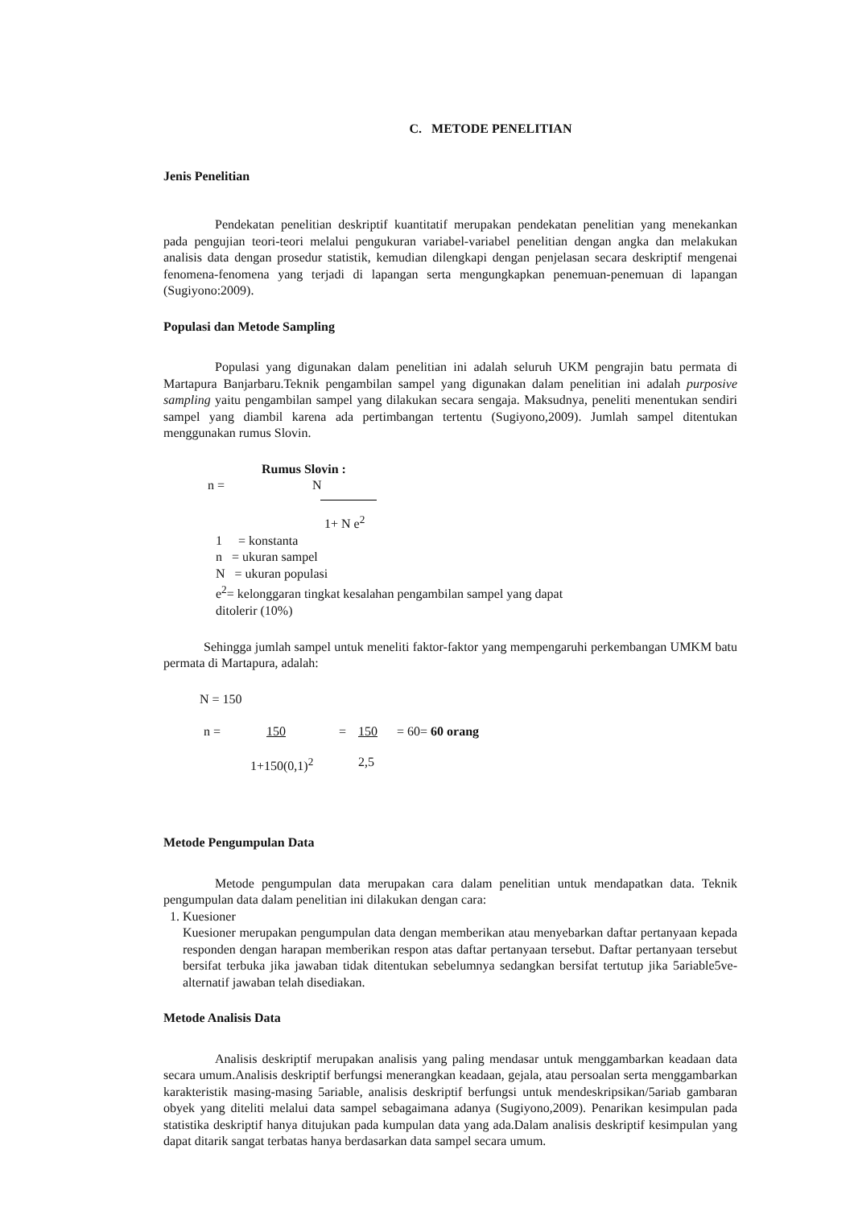C. METODE PENELITIAN
Jenis Penelitian
Pendekatan penelitian deskriptif kuantitatif merupakan pendekatan penelitian yang menekankan pada pengujian teori-teori melalui pengukuran variabel-variabel penelitian dengan angka dan melakukan analisis data dengan prosedur statistik, kemudian dilengkapi dengan penjelasan secara deskriptif mengenai fenomena-fenomena yang terjadi di lapangan serta mengungkapkan penemuan-penemuan di lapangan (Sugiyono:2009).
Populasi dan Metode Sampling
Populasi yang digunakan dalam penelitian ini adalah seluruh UKM pengrajin batu permata di Martapura Banjarbaru.Teknik pengambilan sampel yang digunakan dalam penelitian ini adalah purposive sampling yaitu pengambilan sampel yang dilakukan secara sengaja. Maksudnya, peneliti menentukan sendiri sampel yang diambil karena ada pertimbangan tertentu (Sugiyono,2009). Jumlah sampel ditentukan menggunakan rumus Slovin.
Rumus Slovin :
n = N
1+ N e<sup>2</sup>
1 = konstanta
n = ukuran sampel
N = ukuran populasi
e<sup>2</sup>= kelonggaran tingkat kesalahan pengambilan sampel yang dapat
ditolerir (10%)
Sehingga jumlah sampel untuk meneliti faktor-faktor yang mempengaruhi perkembangan UMKM batu permata di Martapura, adalah:
N = 150
n = 150 = 150 = 60= 60 orang
1+150(0,1)<sup>2</sup> 2,5
Metode Pengumpulan Data
Metode pengumpulan data merupakan cara dalam penelitian untuk mendapatkan data. Teknik pengumpulan data dalam penelitian ini dilakukan dengan cara:
1. Kuesioner
Kuesioner merupakan pengumpulan data dengan memberikan atau menyebarkan daftar pertanyaan kepada responden dengan harapan memberikan respon atas daftar pertanyaan tersebut. Daftar pertanyaan tersebut bersifat terbuka jika jawaban tidak ditentukan sebelumnya sedangkan bersifat tertutup jika 5ariable5ve-alternatif jawaban telah disediakan.
Metode Analisis Data
Analisis deskriptif merupakan analisis yang paling mendasar untuk menggambarkan keadaan data secara umum.Analisis deskriptif berfungsi menerangkan keadaan, gejala, atau persoalan serta menggambarkan karakteristik masing-masing 5ariable, analisis deskriptif berfungsi untuk mendeskripsikan/5ariab gambaran obyek yang diteliti melalui data sampel sebagaimana adanya (Sugiyono,2009). Penarikan kesimpulan pada statistika deskriptif hanya ditujukan pada kumpulan data yang ada.Dalam analisis deskriptif kesimpulan yang dapat ditarik sangat terbatas hanya berdasarkan data sampel secara umum.